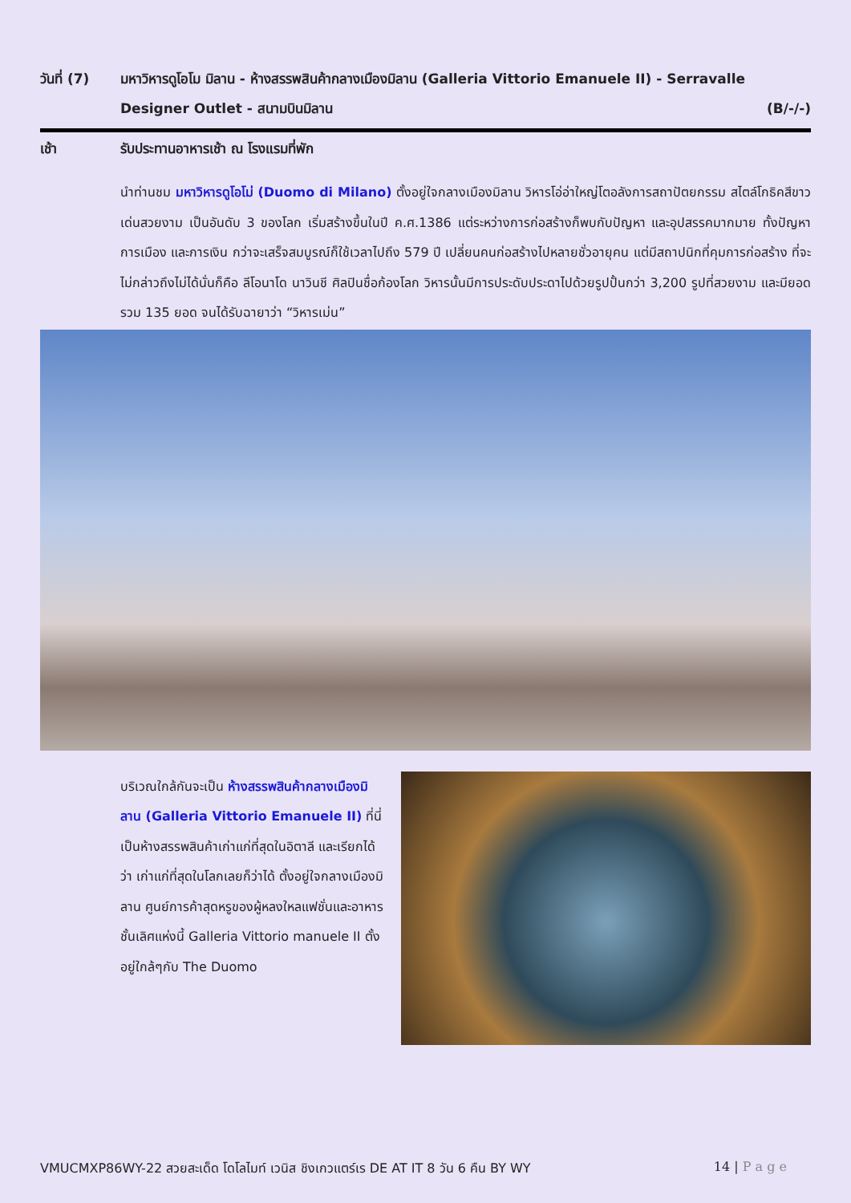วันที่ (7)
มหาวิหารดูโอโม มิลาน - ห้างสรรพสินค้ากลางเมืองมิลาน (Galleria Vittorio Emanuele II) - Serravalle Designer Outlet - สนามบินมิลาน (B/-/-)
เช้า รับประทานอาหารเช้า ณ โรงแรมที่พัก
นำท่านชม มหาวิหารดูโอโม่ (Duomo di Milano) ตั้งอยู่ใจกลางเมืองมิลาน วิหารโอ่อ่าใหญ่โตอลังการสถาปัตยกรรม สไตล์โกธิคสีขาวเด่นสวยงาม เป็นอันดับ 3 ของโลก เริ่มสร้างขึ้นในปี ค.ศ.1386 แต่ระหว่างการก่อสร้างก็พบกับปัญหา และอุปสรรคมากมาย ทั้งปัญหาการเมือง และการเงิน กว่าจะเสร็จสมบูรณ์ก็ใช้เวลาไปถึง 579 ปี เปลี่ยนคนก่อสร้างไปหลายชั่วอายุคน แต่มีสถาปนิกที่คุมการก่อสร้าง ที่จะไม่กล่าวถึงไม่ได้นั่นก็คือ ลีโอนาโด นาวินชี ศิลปินชื่อก้องโลก วิหารนั้นมีการประดับประดาไปด้วยรูปปั้นกว่า 3,200 รูปที่สวยงาม และมียอดรวม 135 ยอด จนได้รับฉายาว่า “วิหารเม่น”
บริเวณใกล้กันจะเป็น ห้างสรรพสินค้ากลางเมืองมิลาน (Galleria Vittorio Emanuele II) ที่นี่เป็นห้างสรรพสินค้าเก่าแก่ที่สุดในอิตาลี และเรียกได้ว่า เก่าแก่ที่สุดในโลกเลยก็ว่าได้ ตั้งอยู่ใจกลางเมืองมิลาน ศูนย์การค้าสุดหรูของผู้หลงใหลแฟชั่นและอาหารชั้นเลิศแห่งนี้ Galleria Vittorio manuele II ตั้งอยู่ใกล้ๆกับ The Duomo
VMUCMXP86WY-22 สวยสะเด็ด โดโลไมท์ เวนิส ชิงเกวแตร์เร DE AT IT 8 วัน 6 คืน BY WY 14 | P a g e